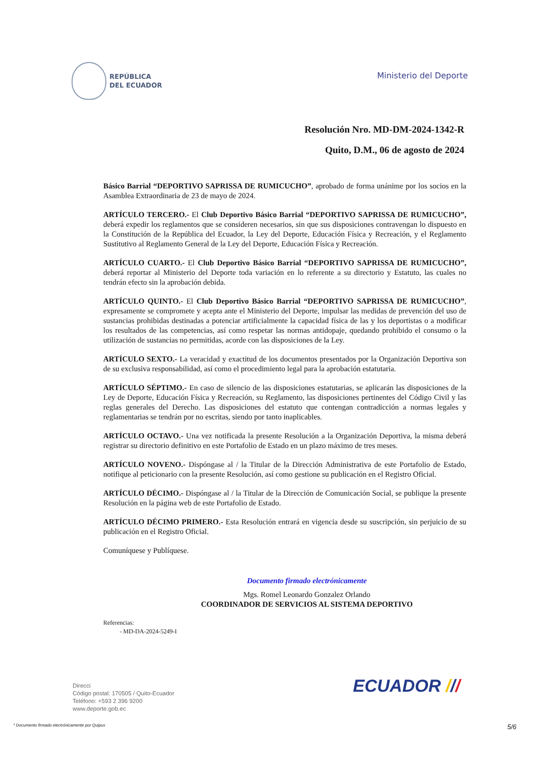REPÚBLICA
DEL ECUADOR
Ministerio del Deporte
Resolución Nro. MD-DM-2024-1342-R
Quito, D.M., 06 de agosto de 2024
Básico Barrial “DEPORTIVO SAPRISSA DE RUMICUCHO”, aprobado de forma unánime por los socios en la Asamblea Extraordinaria de 23 de mayo de 2024.
ARTÍCULO TERCERO.- El Club Deportivo Básico Barrial “DEPORTIVO SAPRISSA DE RUMICUCHO”, deberá expedir los reglamentos que se consideren necesarios, sin que sus disposiciones contravengan lo dispuesto en la Constitución de la República del Ecuador, la Ley del Deporte, Educación Física y Recreación, y el Reglamento Sustitutivo al Reglamento General de la Ley del Deporte, Educación Física y Recreación.
ARTÍCULO CUARTO.- El Club Deportivo Básico Barrial “DEPORTIVO SAPRISSA DE RUMICUCHO”, deberá reportar al Ministerio del Deporte toda variación en lo referente a su directorio y Estatuto, las cuales no tendrán efecto sin la aprobación debida.
ARTÍCULO QUINTO.- El Club Deportivo Básico Barrial “DEPORTIVO SAPRISSA DE RUMICUCHO”, expresamente se compromete y acepta ante el Ministerio del Deporte, impulsar las medidas de prevención del uso de sustancias prohibidas destinadas a potenciar artificialmente la capacidad física de las y los deportistas o a modificar los resultados de las competencias, así como respetar las normas antidopaje, quedando prohibido el consumo o la utilización de sustancias no permitidas, acorde con las disposiciones de la Ley.
ARTÍCULO SEXTO.- La veracidad y exactitud de los documentos presentados por la Organización Deportiva son de su exclusiva responsabilidad, así como el procedimiento legal para la aprobación estatutaria.
ARTÍCULO SÉPTIMO.- En caso de silencio de las disposiciones estatutarias, se aplicarán las disposiciones de la Ley de Deporte, Educación Física y Recreación, su Reglamento, las disposiciones pertinentes del Código Civil y las reglas generales del Derecho. Las disposiciones del estatuto que contengan contradicción a normas legales y reglamentarias se tendrán por no escritas, siendo por tanto inaplicables.
ARTÍCULO OCTAVO.- Una vez notificada la presente Resolución a la Organización Deportiva, la misma deberá registrar su directorio definitivo en este Portafolio de Estado en un plazo máximo de tres meses.
ARTÍCULO NOVENO.- Dispóngase al / la Titular de la Dirección Administrativa de este Portafolio de Estado, notifique al peticionario con la presente Resolución, así como gestione su publicación en el Registro Oficial.
ARTÍCULO DÉCIMO.- Dispóngase al / la Titular de la Dirección de Comunicación Social, se publique la presente Resolución en la página web de este Portafolio de Estado.
ARTÍCULO DÉCIMO PRIMERO.- Esta Resolución entrará en vigencia desde su suscripción, sin perjuicio de su publicación en el Registro Oficial.
Comuníquese y Publíquese.
Documento firmado electrónicamente
Mgs. Romel Leonardo Gonzalez Orlando
COORDINADOR DE SERVICIOS AL SISTEMA DEPORTIVO
Referencias:
- MD-DA-2024-5249-I
Direcci
Código postal: 170505 / Quito-Ecuador
Teléfono: +593 2 396 9200
www.deporte.gob.ec
ECUADOR ///
* Documento firmado electrónicamente por Quipux 5/6